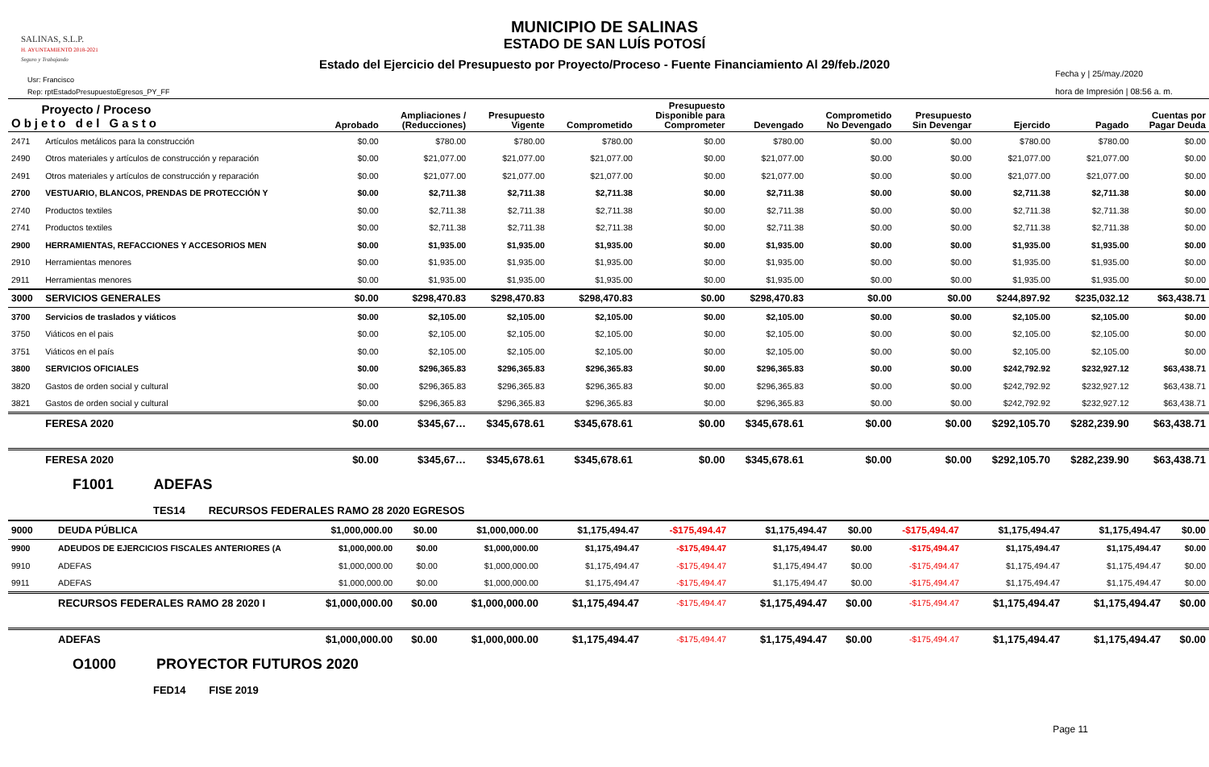SALINAS, S.L.P.
H. AYUNTAMIENTO 2018-2021
Seguro y Trabajando
MUNICIPIO DE SALINAS
ESTADO DE SAN LUÍS POTOSÍ
Estado del Ejercicio del Presupuesto por Proyecto/Proceso - Fuente Financiamiento Al 29/feb./2020
Usr: Francisco
Rep: rptEstadoPresupuestoEgresos_PY_FF
Fecha y | 25/may./2020
hora de Impresión | 08:56 a. m.
| Proyecto / Proceso Objeto del Gasto | | Aprobado | Ampliaciones / (Reducciones) | Presupuesto Vigente | Comprometido | Presupuesto Disponible para Comprometer | Devengado | Comprometido No Devengado | Presupuesto Sin Devengar | Ejercido | Pagado | Cuentas por Pagar Deuda |
| --- | --- | --- | --- | --- | --- | --- | --- | --- | --- | --- | --- | --- |
| 2471 | Artículos metálicos para la construcción | $0.00 | $780.00 | $780.00 | $780.00 | $0.00 | $780.00 | $0.00 | $0.00 | $780.00 | $780.00 | $0.00 |
| 2490 | Otros materiales y artículos de construcción y reparación | $0.00 | $21,077.00 | $21,077.00 | $21,077.00 | $0.00 | $21,077.00 | $0.00 | $0.00 | $21,077.00 | $21,077.00 | $0.00 |
| 2491 | Otros materiales y artículos de construcción y reparación | $0.00 | $21,077.00 | $21,077.00 | $21,077.00 | $0.00 | $21,077.00 | $0.00 | $0.00 | $21,077.00 | $21,077.00 | $0.00 |
| 2700 | VESTUARIO, BLANCOS, PRENDAS DE PROTECCIÓN Y | $0.00 | $2,711.38 | $2,711.38 | $2,711.38 | $0.00 | $2,711.38 | $0.00 | $0.00 | $2,711.38 | $2,711.38 | $0.00 |
| 2740 | Productos textiles | $0.00 | $2,711.38 | $2,711.38 | $2,711.38 | $0.00 | $2,711.38 | $0.00 | $0.00 | $2,711.38 | $2,711.38 | $0.00 |
| 2741 | Productos textiles | $0.00 | $2,711.38 | $2,711.38 | $2,711.38 | $0.00 | $2,711.38 | $0.00 | $0.00 | $2,711.38 | $2,711.38 | $0.00 |
| 2900 | HERRAMIENTAS, REFACCIONES Y ACCESORIOS MEN | $0.00 | $1,935.00 | $1,935.00 | $1,935.00 | $0.00 | $1,935.00 | $0.00 | $0.00 | $1,935.00 | $1,935.00 | $0.00 |
| 2910 | Herramientas menores | $0.00 | $1,935.00 | $1,935.00 | $1,935.00 | $0.00 | $1,935.00 | $0.00 | $0.00 | $1,935.00 | $1,935.00 | $0.00 |
| 2911 | Herramientas menores | $0.00 | $1,935.00 | $1,935.00 | $1,935.00 | $0.00 | $1,935.00 | $0.00 | $0.00 | $1,935.00 | $1,935.00 | $0.00 |
| 3000 | SERVICIOS GENERALES | $0.00 | $298,470.83 | $298,470.83 | $298,470.83 | $0.00 | $298,470.83 | $0.00 | $0.00 | $244,897.92 | $235,032.12 | $63,438.71 |
| 3700 | Servicios de traslados y viáticos | $0.00 | $2,105.00 | $2,105.00 | $2,105.00 | $0.00 | $2,105.00 | $0.00 | $0.00 | $2,105.00 | $2,105.00 | $0.00 |
| 3750 | Viáticos en el pais | $0.00 | $2,105.00 | $2,105.00 | $2,105.00 | $0.00 | $2,105.00 | $0.00 | $0.00 | $2,105.00 | $2,105.00 | $0.00 |
| 3751 | Viáticos en el país | $0.00 | $2,105.00 | $2,105.00 | $2,105.00 | $0.00 | $2,105.00 | $0.00 | $0.00 | $2,105.00 | $2,105.00 | $0.00 |
| 3800 | SERVICIOS OFICIALES | $0.00 | $296,365.83 | $296,365.83 | $296,365.83 | $0.00 | $296,365.83 | $0.00 | $0.00 | $242,792.92 | $232,927.12 | $63,438.71 |
| 3820 | Gastos de orden social y cultural | $0.00 | $296,365.83 | $296,365.83 | $296,365.83 | $0.00 | $296,365.83 | $0.00 | $0.00 | $242,792.92 | $232,927.12 | $63,438.71 |
| 3821 | Gastos de orden social y cultural | $0.00 | $296,365.83 | $296,365.83 | $296,365.83 | $0.00 | $296,365.83 | $0.00 | $0.00 | $242,792.92 | $232,927.12 | $63,438.71 |
| | FERESA 2020 | $0.00 | $345,67… | $345,678.61 | $345,678.61 | $0.00 | $345,678.61 | $0.00 | $0.00 | $292,105.70 | $282,239.90 | $63,438.71 |
| | FERESA 2020 | $0.00 | $345,67… | $345,678.61 | $345,678.61 | $0.00 | $345,678.61 | $0.00 | $0.00 | $292,105.70 | $282,239.90 | $63,438.71 |
F1001 ADEFAS
TES14 RECURSOS FEDERALES RAMO 28 2020 EGRESOS
| 9000 | DEUDA PÚBLICA | $1,000,000.00 | $0.00 | $1,000,000.00 | $1,175,494.47 | -$175,494.47 | $1,175,494.47 | $0.00 | -$175,494.47 | $1,175,494.47 | $1,175,494.47 | $0.00 |
| 9900 | ADEUDOS DE EJERCICIOS FISCALES ANTERIORES (A | $1,000,000.00 | $0.00 | $1,000,000.00 | $1,175,494.47 | -$175,494.47 | $1,175,494.47 | $0.00 | -$175,494.47 | $1,175,494.47 | $1,175,494.47 | $0.00 |
| 9910 | ADEFAS | $1,000,000.00 | $0.00 | $1,000,000.00 | $1,175,494.47 | -$175,494.47 | $1,175,494.47 | $0.00 | -$175,494.47 | $1,175,494.47 | $1,175,494.47 | $0.00 |
| 9911 | ADEFAS | $1,000,000.00 | $0.00 | $1,000,000.00 | $1,175,494.47 | -$175,494.47 | $1,175,494.47 | $0.00 | -$175,494.47 | $1,175,494.47 | $1,175,494.47 | $0.00 |
| | RECURSOS FEDERALES RAMO 28 2020 I | $1,000,000.00 | $0.00 | $1,000,000.00 | $1,175,494.47 | -$175,494.47 | $1,175,494.47 | $0.00 | -$175,494.47 | $1,175,494.47 | $1,175,494.47 | $0.00 |
| | ADEFAS | $1,000,000.00 | $0.00 | $1,000,000.00 | $1,175,494.47 | -$175,494.47 | $1,175,494.47 | $0.00 | -$175,494.47 | $1,175,494.47 | $1,175,494.47 | $0.00 |
O1000 PROYECTOR FUTUROS 2020
FED14 FISE 2019
Page 11